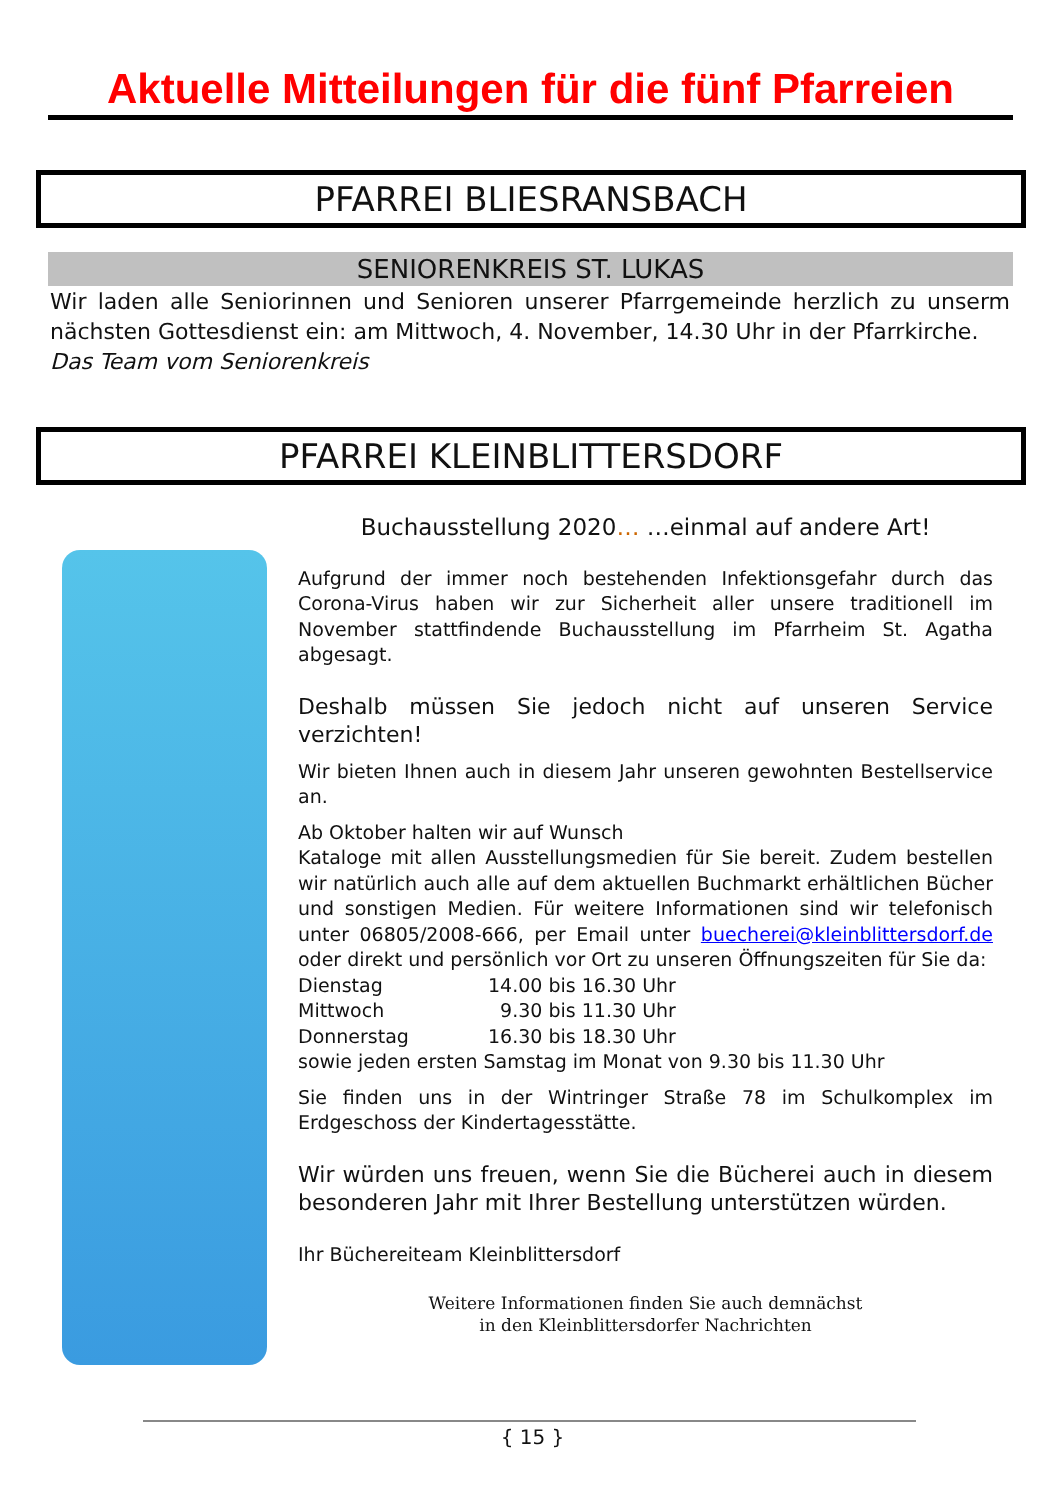Aktuelle Mitteilungen für die fünf Pfarreien
PFARREI BLIESRANSBACH
SENIORENKREIS ST. LUKAS
Wir laden alle Seniorinnen und Senioren unserer Pfarrgemeinde herzlich zu unserm nächsten Gottesdienst ein: am Mittwoch, 4. November, 14.30 Uhr in der Pfarrkirche.
Das Team vom Seniorenkreis
PFARREI KLEINBLITTERSDORF
Buchausstellung 2020… …einmal auf andere Art!
Aufgrund der immer noch bestehenden Infektionsgefahr durch das Corona-Virus haben wir zur Sicherheit aller unsere traditionell im November stattfindende Buchausstellung im Pfarrheim St. Agatha abgesagt.
Deshalb müssen Sie jedoch nicht auf unseren Service verzichten!
Wir bieten Ihnen auch in diesem Jahr unseren gewohnten Bestellservice an.
Ab Oktober halten wir auf Wunsch
Kataloge mit allen Ausstellungsmedien für Sie bereit. Zudem bestellen wir natürlich auch alle auf dem aktuellen Buchmarkt erhältlichen Bücher und sonstigen Medien. Für weitere Informationen sind wir telefonisch unter 06805/2008-666, per Email unter buecherei@kleinblittersdorf.de oder direkt und persönlich vor Ort zu unseren Öffnungszeiten für Sie da:
| Dienstag | 14.00 bis 16.30 Uhr |
| Mittwoch | 9.30 bis 11.30 Uhr |
| Donnerstag | 16.30 bis 18.30 Uhr |
sowie jeden ersten Samstag im Monat von 9.30 bis 11.30 Uhr
Sie finden uns in der Wintringer Straße 78 im Schulkomplex im Erdgeschoss der Kindertagesstätte.
Wir würden uns freuen, wenn Sie die Bücherei auch in diesem besonderen Jahr mit Ihrer Bestellung unterstützen würden.
Ihr Büchereiteam Kleinblittersdorf
Weitere Informationen finden Sie auch demnächst
in den Kleinblittersdorfer Nachrichten
{ 15 }